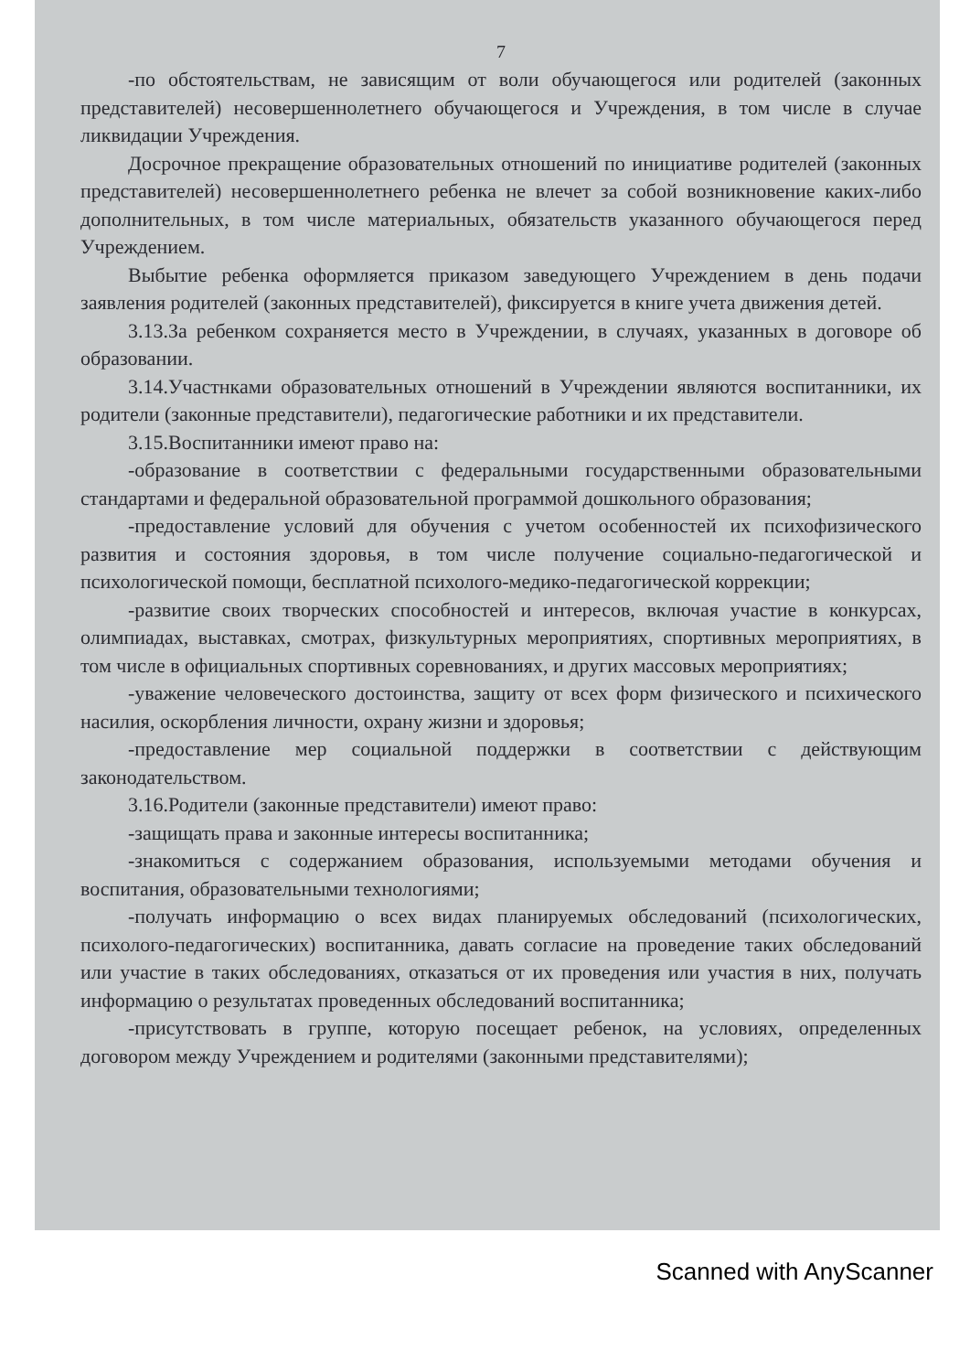7
-по обстоятельствам, не зависящим от воли обучающегося или родителей (законных представителей) несовершеннолетнего обучающегося и Учреждения, в том числе в случае ликвидации Учреждения.
Досрочное прекращение образовательных отношений по инициативе родителей (законных представителей) несовершеннолетнего ребенка не влечет за собой возникновение каких-либо дополнительных, в том числе материальных, обязательств указанного обучающегося перед Учреждением.
Выбытие ребенка оформляется приказом заведующего Учреждением в день подачи заявления родителей (законных представителей), фиксируется в книге учета движения детей.
3.13.За ребенком сохраняется место в Учреждении, в случаях, указанных в договоре об образовании.
3.14.Участнками образовательных отношений в Учреждении являются воспитанники, их родители (законные представители), педагогические работники и их представители.
3.15.Воспитанники имеют право на:
-образование в соответствии с федеральными государственными образовательными стандартами и федеральной образовательной программой дошкольного образования;
-предоставление условий для обучения с учетом особенностей их психофизического развития и состояния здоровья, в том числе получение социально-педагогической и психологической помощи, бесплатной психолого-медико-педагогической коррекции;
-развитие своих творческих способностей и интересов, включая участие в конкурсах, олимпиадах, выставках, смотрах, физкультурных мероприятиях, спортивных мероприятиях, в том числе в официальных спортивных соревнованиях, и других массовых мероприятиях;
-уважение человеческого достоинства, защиту от всех форм физического и психического насилия, оскорбления личности, охрану жизни и здоровья;
-предоставление мер социальной поддержки в соответствии с действующим законодательством.
3.16.Родители (законные представители) имеют право:
-защищать права и законные интересы воспитанника;
-знакомиться с содержанием образования, используемыми методами обучения и воспитания, образовательными технологиями;
-получать информацию о всех видах планируемых обследований (психологических, психолого-педагогических) воспитанника, давать согласие на проведение таких обследований или участие в таких обследованиях, отказаться от их проведения или участия в них, получать информацию о результатах проведенных обследований воспитанника;
-присутствовать в группе, которую посещает ребенок, на условиях, определенных договором между Учреждением и родителями (законными представителями);
Scanned with AnyScanner